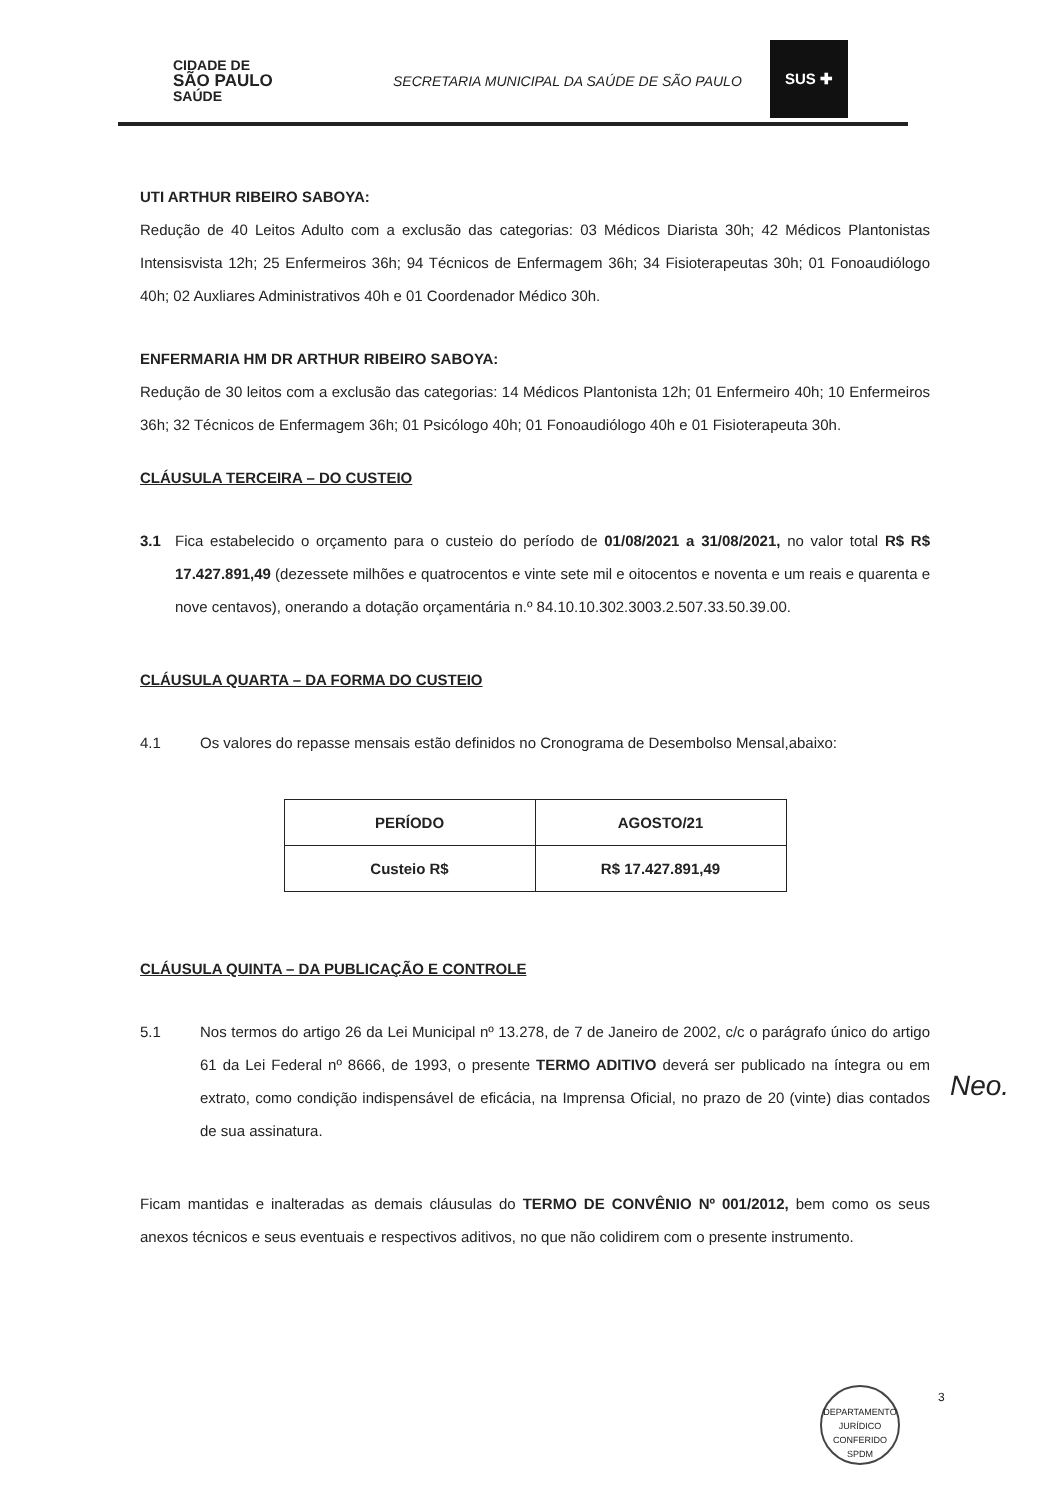CIDADE DE
SÃO PAULO
SAÚDE
SECRETARIA MUNICIPAL DA SAÚDE DE SÃO PAULO
SUS ✚
UTI ARTHUR RIBEIRO SABOYA:
Redução de 40 Leitos Adulto com a exclusão das categorias: 03 Médicos Diarista 30h; 42 Médicos Plantonistas Intensisvista 12h; 25 Enfermeiros 36h; 94 Técnicos de Enfermagem 36h; 34 Fisioterapeutas 30h; 01 Fonoaudiólogo 40h; 02 Auxliares Administrativos 40h e 01 Coordenador Médico 30h.
ENFERMARIA HM DR ARTHUR RIBEIRO SABOYA:
Redução de 30 leitos com a exclusão das categorias: 14 Médicos Plantonista 12h; 01 Enfermeiro 40h; 10 Enfermeiros 36h; 32 Técnicos de Enfermagem 36h; 01 Psicólogo 40h; 01 Fonoaudiólogo 40h e 01 Fisioterapeuta 30h.
CLÁUSULA TERCEIRA – DO CUSTEIO
3.1 Fica estabelecido o orçamento para o custeio do período de 01/08/2021 a 31/08/2021, no valor total R$ R$ 17.427.891,49 (dezessete milhões e quatrocentos e vinte sete mil e oitocentos e noventa e um reais e quarenta e nove centavos), onerando a dotação orçamentária n.º 84.10.10.302.3003.2.507.33.50.39.00.
CLÁUSULA QUARTA – DA FORMA DO CUSTEIO
4.1 Os valores do repasse mensais estão definidos no Cronograma de Desembolso Mensal,abaixo:
| PERÍODO | AGOSTO/21 |
| Custeio R$ | R$ 17.427.891,49 |
CLÁUSULA QUINTA – DA PUBLICAÇÃO E CONTROLE
5.1 Nos termos do artigo 26 da Lei Municipal nº 13.278, de 7 de Janeiro de 2002, c/c o parágrafo único do artigo 61 da Lei Federal nº 8666, de 1993, o presente TERMO ADITIVO deverá ser publicado na íntegra ou em extrato, como condição indispensável de eficácia, na Imprensa Oficial, no prazo de 20 (vinte) dias contados de sua assinatura.
Ficam mantidas e inalteradas as demais cláusulas do TERMO DE CONVÊNIO Nº 001/2012, bem como os seus anexos técnicos e seus eventuais e respectivos aditivos, no que não colidirem com o presente instrumento.
Neo.
DEPARTAMENTO JURÍDICO
CONFERIDO
SPDM
3